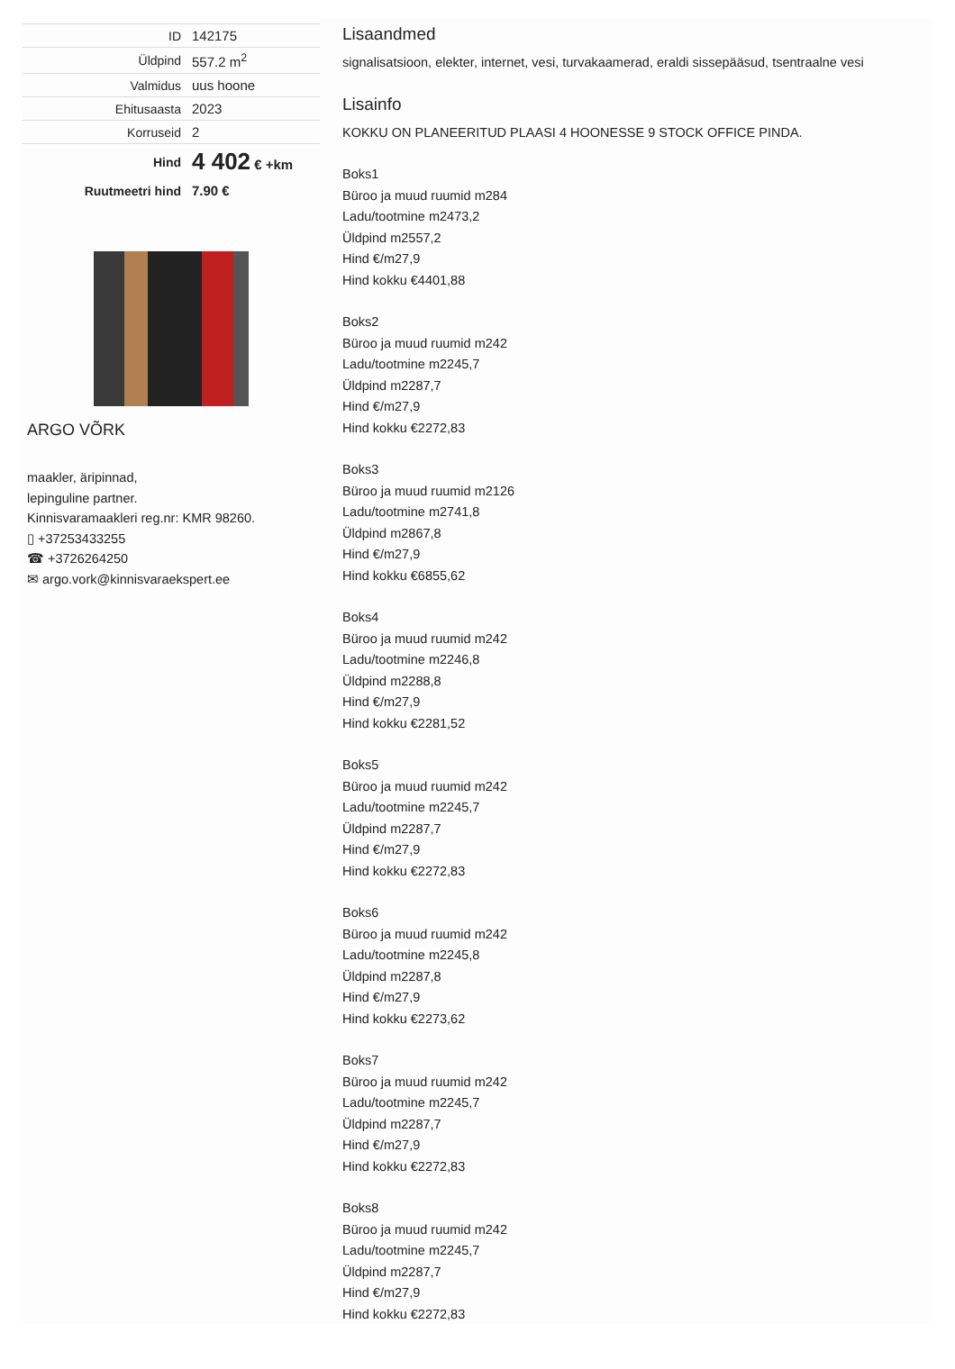| ID | 142175 |
| Üldpind | 557.2 m<sup>2</sup> |
| Valmidus | uus hoone |
| Ehitusaasta | 2023 |
| Korruseid | 2 |
| Hind | 4 402 € +km |
| Ruutmeetri hind | 7.90 € |
ARGO VÕRK
maakler, äripinnad,
lepinguline partner.
Kinnisvaramaakleri reg.nr: KMR 98260.
▯ +37253433255
☎ +3726264250
✉ argo.vork@kinnisvaraekspert.ee
Lisaandmed
signalisatsioon, elekter, internet, vesi, turvakaamerad, eraldi sissepääsud, tsentraalne vesi
Lisainfo
KOKKU ON PLANEERITUD PLAASI 4 HOONESSE 9 STOCK OFFICE PINDA.
Boks1
Büroo ja muud ruumid m284
Ladu/tootmine m2473,2
Üldpind m2557,2
Hind €/m27,9
Hind kokku €4401,88
Boks2
Büroo ja muud ruumid m242
Ladu/tootmine m2245,7
Üldpind m2287,7
Hind €/m27,9
Hind kokku €2272,83
Boks3
Büroo ja muud ruumid m2126
Ladu/tootmine m2741,8
Üldpind m2867,8
Hind €/m27,9
Hind kokku €6855,62
Boks4
Büroo ja muud ruumid m242
Ladu/tootmine m2246,8
Üldpind m2288,8
Hind €/m27,9
Hind kokku €2281,52
Boks5
Büroo ja muud ruumid m242
Ladu/tootmine m2245,7
Üldpind m2287,7
Hind €/m27,9
Hind kokku €2272,83
Boks6
Büroo ja muud ruumid m242
Ladu/tootmine m2245,8
Üldpind m2287,8
Hind €/m27,9
Hind kokku €2273,62
Boks7
Büroo ja muud ruumid m242
Ladu/tootmine m2245,7
Üldpind m2287,7
Hind €/m27,9
Hind kokku €2272,83
Boks8
Büroo ja muud ruumid m242
Ladu/tootmine m2245,7
Üldpind m2287,7
Hind €/m27,9
Hind kokku €2272,83